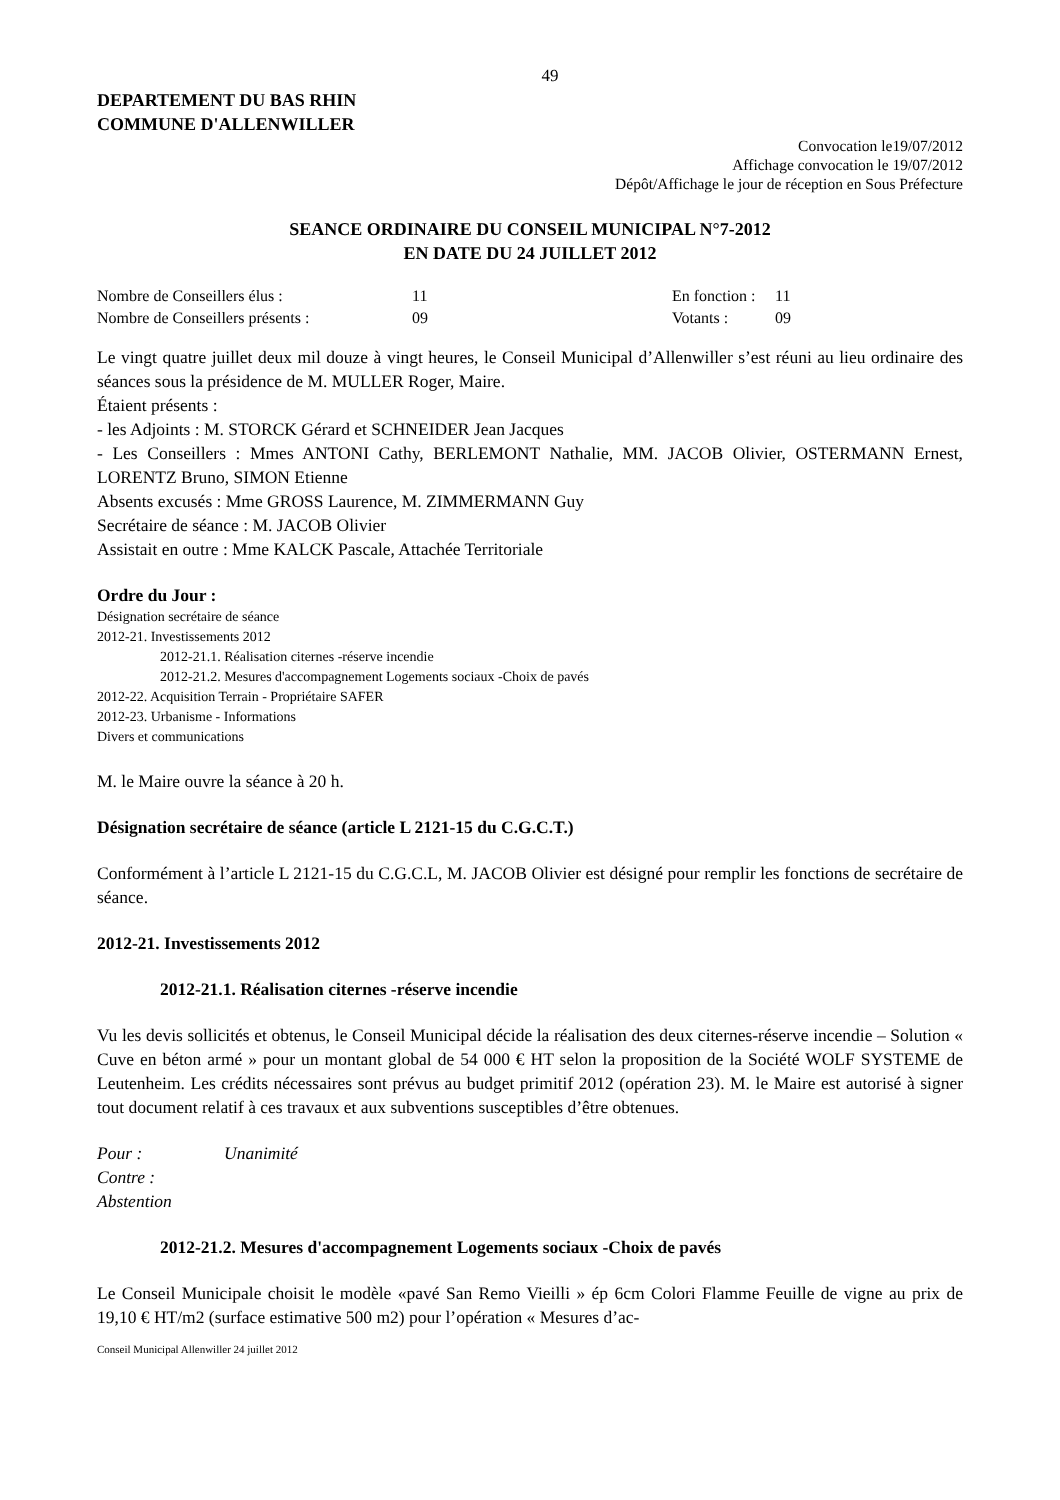49
DEPARTEMENT DU BAS RHIN
COMMUNE D'ALLENWILLER
Convocation le19/07/2012
Affichage convocation le 19/07/2012
Dépôt/Affichage le jour de réception en Sous Préfecture
SEANCE ORDINAIRE DU CONSEIL MUNICIPAL N°7-2012
EN DATE DU 24 JUILLET 2012
| Nombre de Conseillers élus : | 11 | En fonction : | 11 |
| Nombre de Conseillers présents : | 09 | Votants : | 09 |
Le vingt quatre juillet deux mil douze à vingt heures, le Conseil Municipal d’Allenwiller s’est réuni au lieu ordinaire des séances sous la présidence de M. MULLER Roger, Maire.
Étaient présents :
- les Adjoints : M. STORCK Gérard et SCHNEIDER Jean Jacques
- Les Conseillers : Mmes ANTONI Cathy, BERLEMONT Nathalie, MM. JACOB Olivier, OSTERMANN Ernest, LORENTZ Bruno, SIMON Etienne
Absents excusés : Mme GROSS Laurence, M. ZIMMERMANN Guy
Secrétaire de séance : M. JACOB Olivier
Assistait en outre : Mme KALCK Pascale, Attachée Territoriale
Ordre du Jour :
Désignation secrétaire de séance
2012-21. Investissements 2012
2012-21.1. Réalisation citernes -réserve incendie
2012-21.2. Mesures d'accompagnement Logements sociaux -Choix de pavés
2012-22. Acquisition Terrain - Propriétaire SAFER
2012-23. Urbanisme - Informations
Divers et communications
M. le Maire ouvre la séance à 20 h.
Désignation secrétaire de séance (article L 2121-15 du C.G.C.T.)
Conformément à l’article L 2121-15 du C.G.C.L, M. JACOB Olivier est désigné pour remplir les fonctions de secrétaire de séance.
2012-21. Investissements 2012
2012-21.1. Réalisation citernes -réserve incendie
Vu les devis sollicités et obtenus, le Conseil Municipal décide la réalisation des deux citernes-réserve incendie – Solution « Cuve en béton armé » pour un montant global de 54 000 € HT selon la proposition de la Société WOLF SYSTEME de Leutenheim. Les crédits nécessaires sont prévus au budget primitif 2012 (opération 23). M. le Maire est autorisé à signer tout document relatif à ces travaux et aux subventions susceptibles d’être obtenues.
| Pour : | Unanimité |
| Contre : | |
| Abstention | |
2012-21.2. Mesures d'accompagnement Logements sociaux -Choix de pavés
Le Conseil Municipale choisit le modèle «pavé San Remo Vieilli » ép 6cm Colori Flamme Feuille de vigne au prix de 19,10 € HT/m2 (surface estimative 500 m2) pour l’opération « Mesures d’ac-
Conseil Municipal Allenwiller 24 juillet 2012